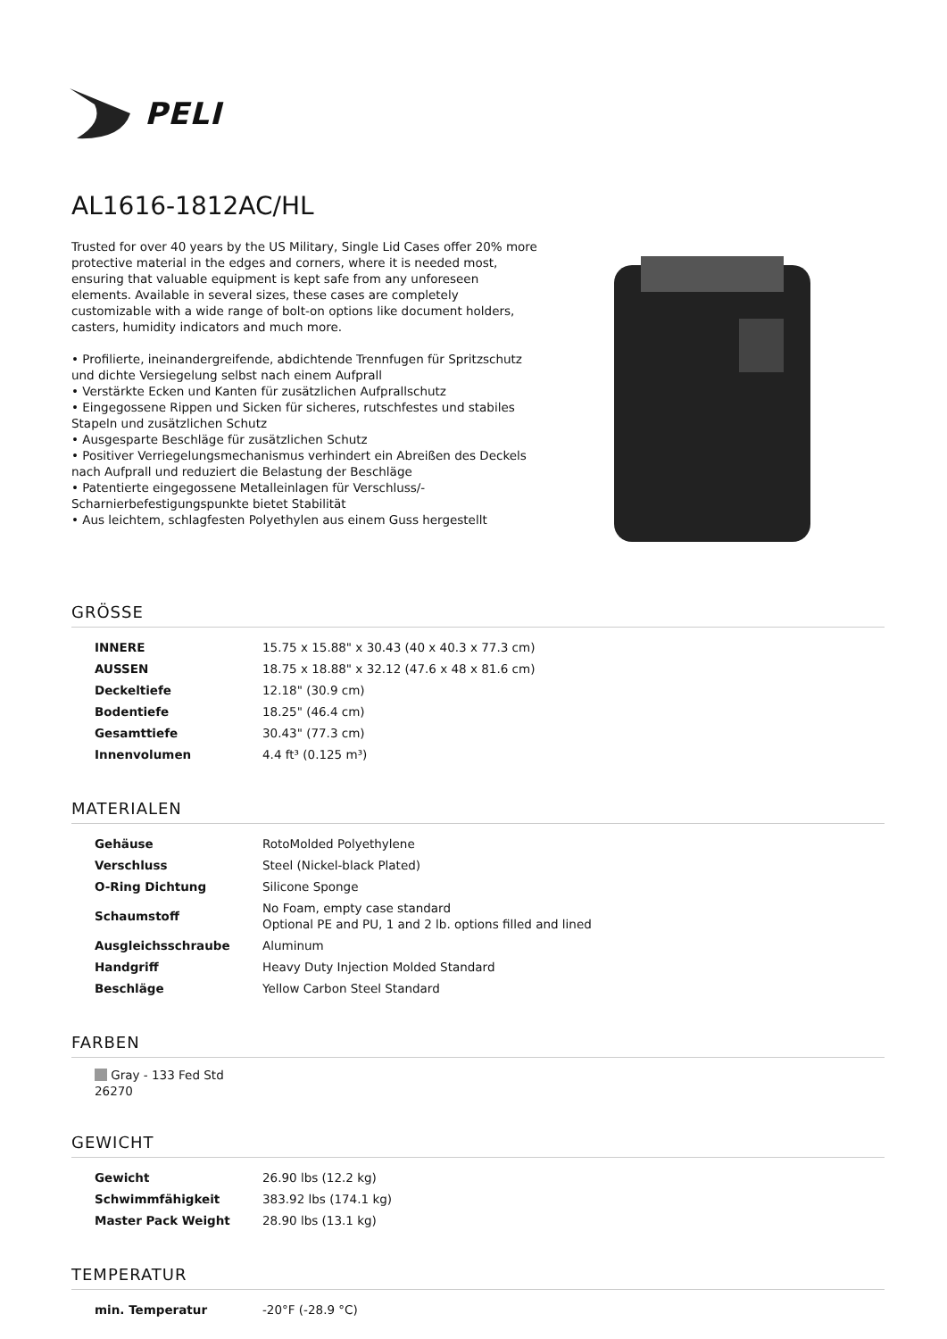PELI
AL1616-1812AC/HL
Trusted for over 40 years by the US Military, Single Lid Cases offer 20% more protective material in the edges and corners, where it is needed most, ensuring that valuable equipment is kept safe from any unforeseen elements. Available in several sizes, these cases are completely customizable with a wide range of bolt-on options like document holders, casters, humidity indicators and much more.
• Profilierte, ineinandergreifende, abdichtende Trennfugen für Spritzschutz und dichte Versiegelung selbst nach einem Aufprall
• Verstärkte Ecken und Kanten für zusätzlichen Aufprallschutz
• Eingegossene Rippen und Sicken für sicheres, rutschfestes und stabiles Stapeln und zusätzlichen Schutz
• Ausgesparte Beschläge für zusätzlichen Schutz
• Positiver Verriegelungsmechanismus verhindert ein Abreißen des Deckels nach Aufprall und reduziert die Belastung der Beschläge
• Patentierte eingegossene Metalleinlagen für Verschluss/-Scharnierbefestigungspunkte bietet Stabilität
• Aus leichtem, schlagfesten Polyethylen aus einem Guss hergestellt
GRÖSSE
| INNERE | 15.75 x 15.88" x 30.43 (40 x 40.3 x 77.3 cm) |
| AUSSEN | 18.75 x 18.88" x 32.12 (47.6 x 48 x 81.6 cm) |
| Deckeltiefe | 12.18" (30.9 cm) |
| Bodentiefe | 18.25" (46.4 cm) |
| Gesamttiefe | 30.43" (77.3 cm) |
| Innenvolumen | 4.4 ft³ (0.125 m³) |
MATERIALEN
| Gehäuse | RotoMolded Polyethylene |
| Verschluss | Steel (Nickel-black Plated) |
| O-Ring Dichtung | Silicone Sponge |
| Schaumstoff | No Foam, empty case standard Optional PE and PU, 1 and 2 lb. options filled and lined |
| Ausgleichsschraube | Aluminum |
| Handgriff | Heavy Duty Injection Molded Standard |
| Beschläge | Yellow Carbon Steel Standard |
FARBEN
Gray - 133 Fed Std 26270
GEWICHT
| Gewicht | 26.90 lbs (12.2 kg) |
| Schwimmfähigkeit | 383.92 lbs (174.1 kg) |
| Master Pack Weight | 28.90 lbs (13.1 kg) |
TEMPERATUR
| min. Temperatur | -20°F (-28.9 °C) |